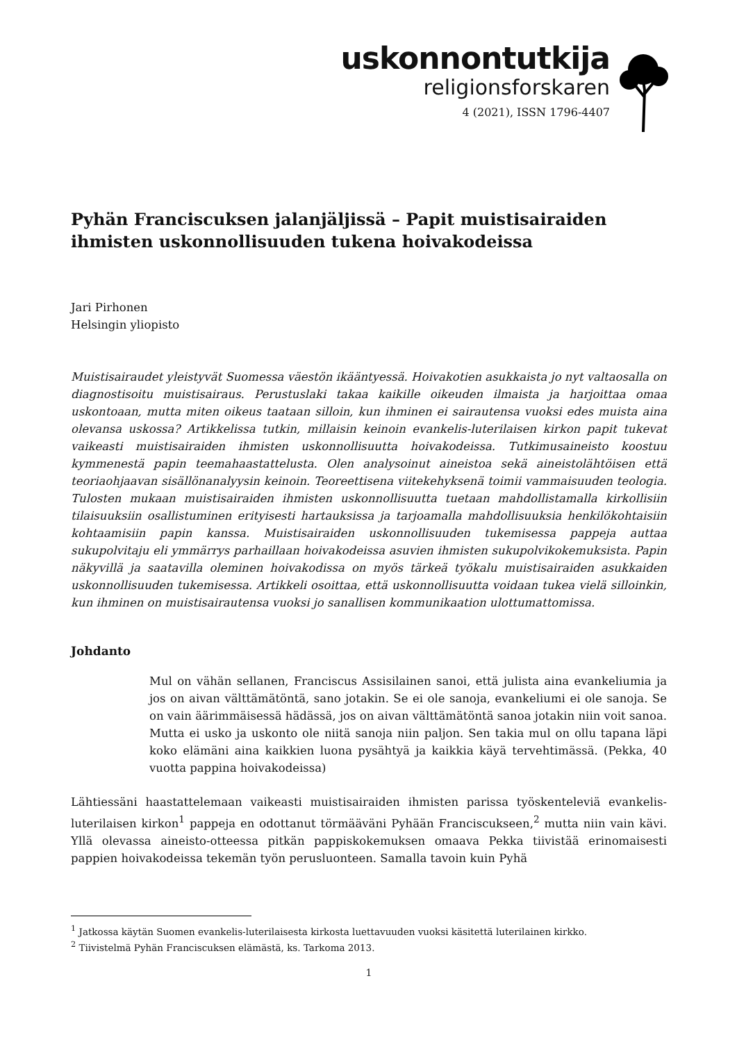uskonnontutkija
religionsforskaren
4 (2021), ISSN 1796-4407
Pyhän Franciscuksen jalanjäljissä – Papit muistisairaiden ihmisten uskonnollisuuden tukena hoivakodeissa
Jari Pirhonen
Helsingin yliopisto
Muistisairaudet yleistyvät Suomessa väestön ikääntyessä. Hoivakotien asukkaista jo nyt valtaosalla on diagnostisoitu muistisairaus. Perustuslaki takaa kaikille oikeuden ilmaista ja harjoittaa omaa uskontoaan, mutta miten oikeus taataan silloin, kun ihminen ei sairautensa vuoksi edes muista aina olevansa uskossa? Artikkelissa tutkin, millaisin keinoin evankelis-luterilaisen kirkon papit tukevat vaikeasti muistisairaiden ihmisten uskonnollisuutta hoivakodeissa. Tutkimusaineisto koostuu kymmenestä papin teemahaastattelusta. Olen analysoinut aineistoa sekä aineistolähtöisen että teoriaohjaavan sisällönanalyysin keinoin. Teoreettisena viitekehyksenä toimii vammaisuuden teologia. Tulosten mukaan muistisairaiden ihmisten uskonnollisuutta tuetaan mahdollistamalla kirkollisiin tilaisuuksiin osallistuminen erityisesti hartauksissa ja tarjoamalla mahdollisuuksia henkilökohtaisiin kohtaamisiin papin kanssa. Muistisairaiden uskonnollisuuden tukemisessa pappeja auttaa sukupolvitaju eli ymmärrys parhaillaan hoivakodeissa asuvien ihmisten sukupolvikokemuksista. Papin näkyvillä ja saatavilla oleminen hoivakodissa on myös tärkeä työkalu muistisairaiden asukkaiden uskonnollisuuden tukemisessa. Artikkeli osoittaa, että uskonnollisuutta voidaan tukea vielä silloinkin, kun ihminen on muistisairautensa vuoksi jo sanallisen kommunikaation ulottumattomissa.
Johdanto
Mul on vähän sellanen, Franciscus Assisilainen sanoi, että julista aina evankeliumia ja jos on aivan välttämätöntä, sano jotakin. Se ei ole sanoja, evankeliumi ei ole sanoja. Se on vain äärimmäisessä hädässä, jos on aivan välttämätöntä sanoa jotakin niin voit sanoa. Mutta ei usko ja uskonto ole niitä sanoja niin paljon. Sen takia mul on ollu tapana läpi koko elämäni aina kaikkien luona pysähtyä ja kaikkia käyä tervehtimässä. (Pekka, 40 vuotta pappina hoivakodeissa)
Lähtiessäni haastattelemaan vaikeasti muistisairaiden ihmisten parissa työskenteleviä evankelis-luterilaisen kirkon<sup>1</sup> pappeja en odottanut törmääväni Pyhään Franciscukseen,<sup>2</sup> mutta niin vain kävi. Yllä olevassa aineisto-otteessa pitkän pappiskokemuksen omaava Pekka tiivistää erinomaisesti pappien hoivakodeissa tekemän työn perusluonteen. Samalla tavoin kuin Pyhä
<sup>1</sup> Jatkossa käytän Suomen evankelis-luterilaisesta kirkosta luettavuuden vuoksi käsitettä luterilainen kirkko.
<sup>2</sup> Tiivistelmä Pyhän Franciscuksen elämästä, ks. Tarkoma 2013.
1